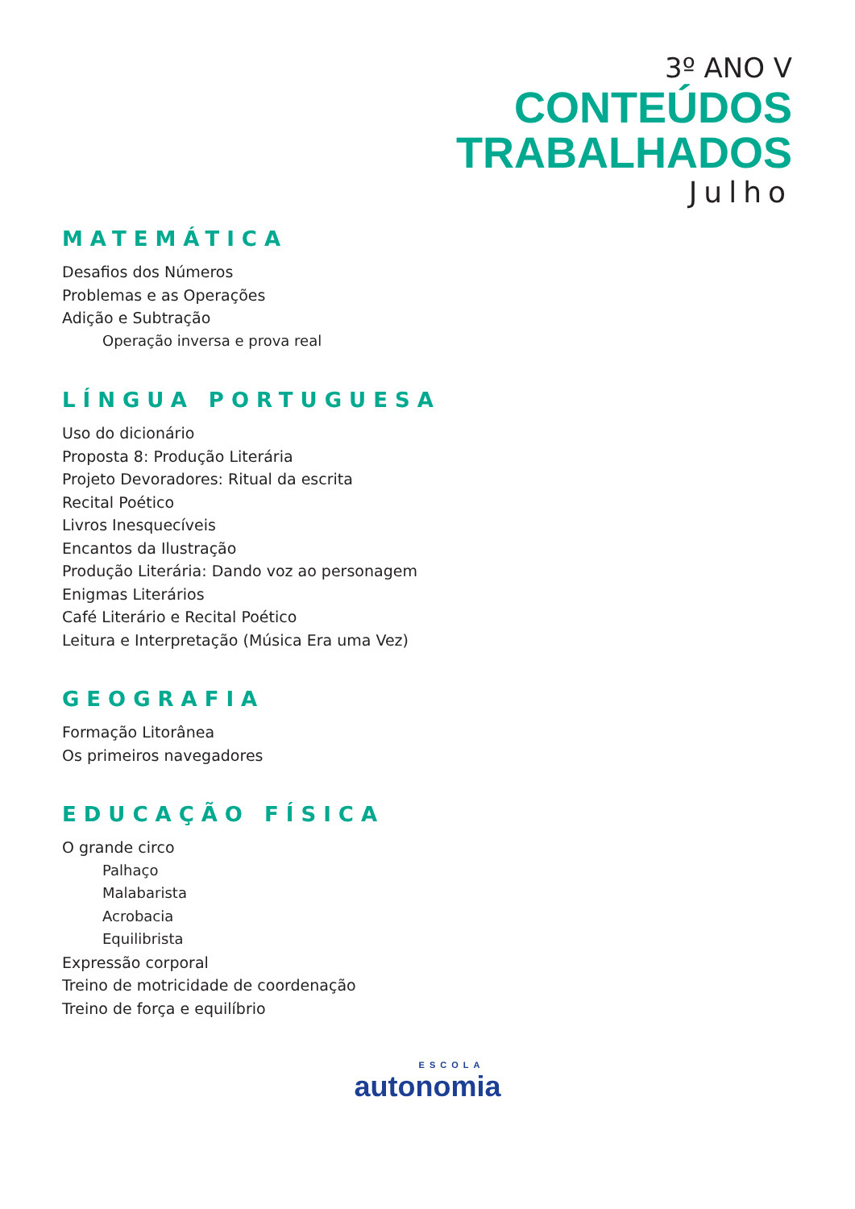3º ANO V
CONTEÚDOS
TRABALHADOS
Julho
MATEMÁTICA
Desafios dos Números
Problemas e as Operações
Adição e Subtração
Operação inversa e prova real
LÍNGUA PORTUGUESA
Uso do dicionário
Proposta 8: Produção Literária
Projeto Devoradores: Ritual da escrita
Recital Poético
Livros Inesquecíveis
Encantos da Ilustração
Produção Literária: Dando voz ao personagem
Enigmas Literários
Café Literário e Recital Poético
Leitura e Interpretação (Música Era uma Vez)
GEOGRAFIA
Formação Litorânea
Os primeiros navegadores
EDUCAÇÃO FÍSICA
O grande circo
Palhaço
Malabarista
Acrobacia
Equilibrista
Expressão corporal
Treino de motricidade de coordenação
Treino de força e equilíbrio
ESCOLA
autonomia